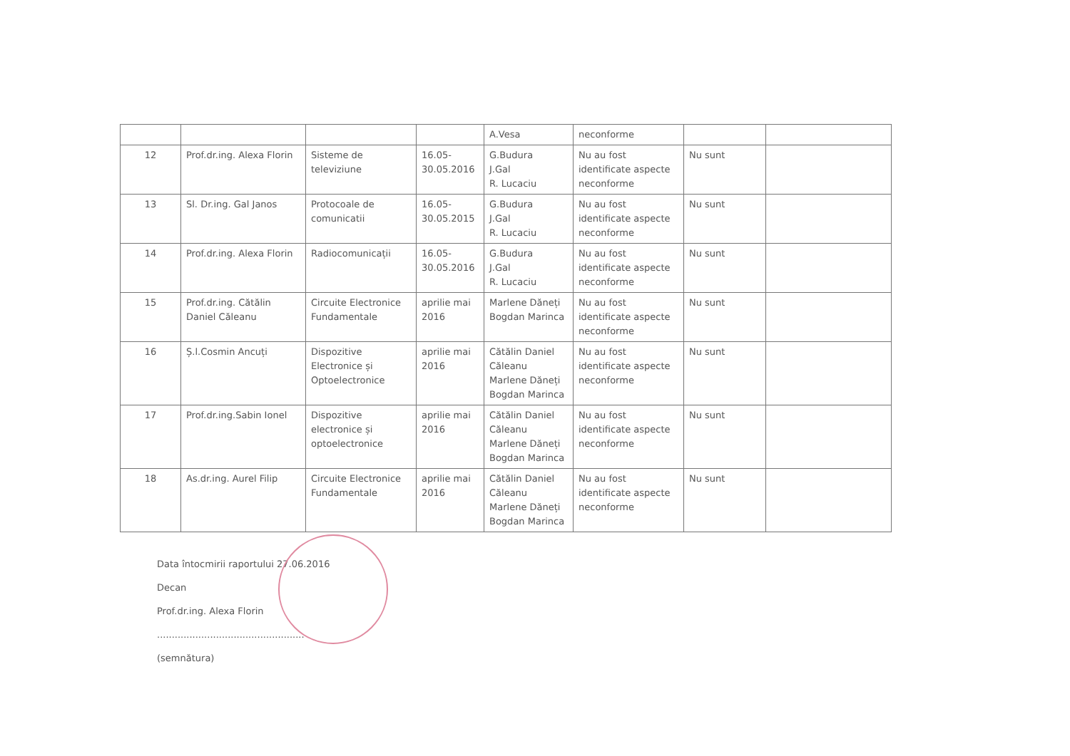| | | | | A.Vesa | neconforme | | |
| 12 | Prof.dr.ing. Alexa Florin | Sisteme de televiziune | 16.05-30.05.2016 | G.Budura J.Gal R. Lucaciu | Nu au fost identificate aspecte neconforme | Nu sunt | |
| 13 | Sl. Dr.ing. Gal Janos | Protocoale de comunicatii | 16.05-30.05.2015 | G.Budura J.Gal R. Lucaciu | Nu au fost identificate aspecte neconforme | Nu sunt | |
| 14 | Prof.dr.ing. Alexa Florin | Radiocomunicații | 16.05-30.05.2016 | G.Budura J.Gal R. Lucaciu | Nu au fost identificate aspecte neconforme | Nu sunt | |
| 15 | Prof.dr.ing. Cătălin Daniel Căleanu | Circuite Electronice Fundamentale | aprilie mai 2016 | Marlene Dăneți Bogdan Marinca | Nu au fost identificate aspecte neconforme | Nu sunt | |
| 16 | Ș.l.Cosmin Ancuți | Dispozitive Electronice și Optoelectronice | aprilie mai 2016 | Cătălin Daniel Căleanu Marlene Dăneți Bogdan Marinca | Nu au fost identificate aspecte neconforme | Nu sunt | |
| 17 | Prof.dr.ing.Sabin Ionel | Dispozitive electronice și optoelectronice | aprilie mai 2016 | Cătălin Daniel Căleanu Marlene Dăneți Bogdan Marinca | Nu au fost identificate aspecte neconforme | Nu sunt | |
| 18 | As.dr.ing. Aurel Filip | Circuite Electronice Fundamentale | aprilie mai 2016 | Cătălin Daniel Căleanu Marlene Dăneți Bogdan Marinca | Nu au fost identificate aspecte neconforme | Nu sunt | |
Data întocmirii raportului 27.06.2016
Decan
Prof.dr.ing. Alexa Florin
..................................................
(semnătura)